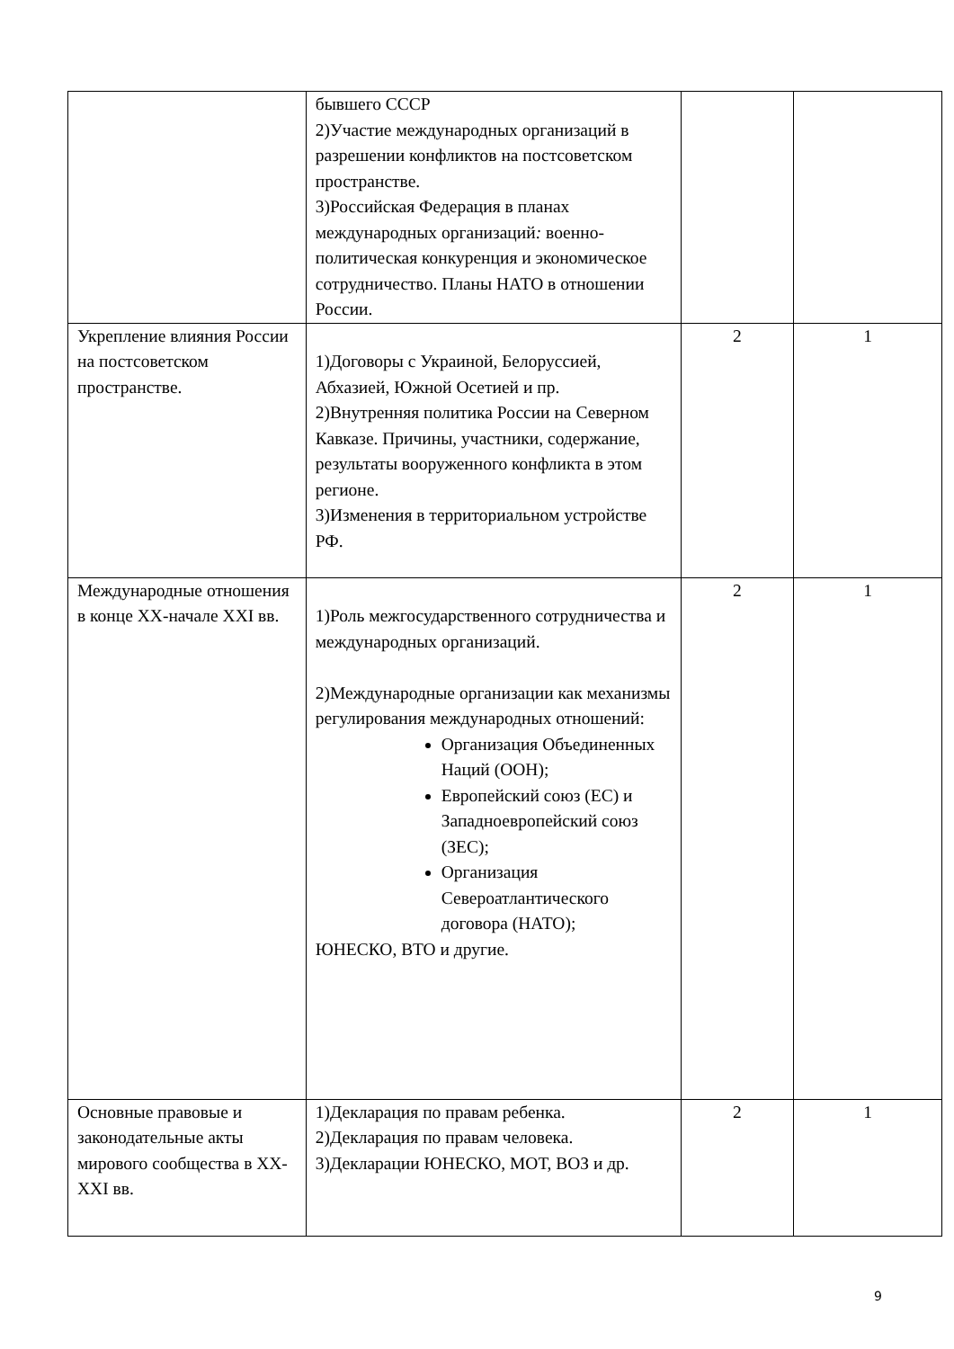| | бывшего СССР 2)Участие международных организаций в разрешении конфликтов на постсоветском пространстве. 3)Российская Федерация в планах международных организаций : военно-политическая конкуренция и экономическое сотрудничество. Планы НАТО в отношении России. | | |
| Укрепление влияния России на постсоветском пространстве. | 1)Договоры с Украиной, Белоруссией, Абхазией, Южной Осетией и пр. 2)Внутренняя политика России на Северном Кавказе. Причины, участники, содержание, результаты вооруженного конфликта в этом регионе. 3)Изменения в территориальном устройстве РФ. | 2 | 1 |
| Международные отношения в конце XX-начале XXI вв. | 1)Роль межгосударственного сотрудничества и международных организаций. 2)Международные организации как механизмы регулирования международных отношений: Организация Объединенных Наций (ООН); Европейский союз (ЕС) и Западноевропейский союз (ЗЕС); Организация Североатлантического договора (НАТО); ЮНЕСКО, ВТО и другие. | 2 | 1 |
| Основные правовые и законодательные акты мирового сообщества в XX-XXI вв. | 1)Декларация по правам ребенка. 2)Декларация по правам человека. 3)Декларации ЮНЕСКО, МОТ, ВОЗ и др. | 2 | 1 |
9